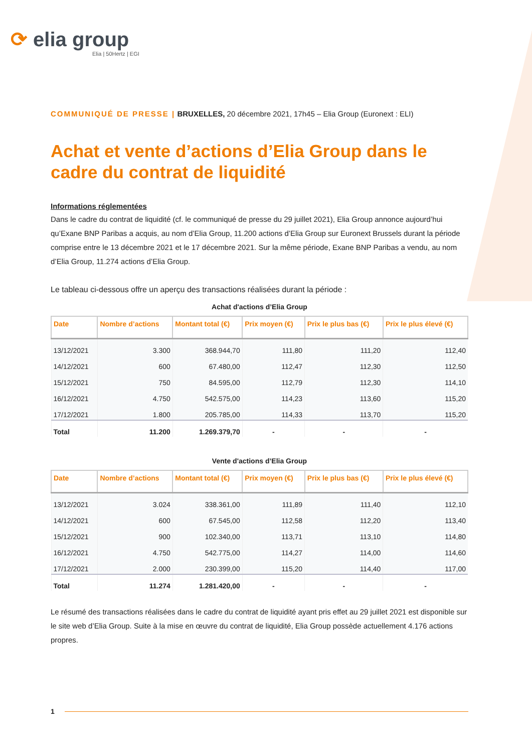⟳ elia group
Elia | 50Hertz | EGI
COMMUNIQUÉ DE PRESSE | BRUXELLES, 20 décembre 2021, 17h45 – Elia Group (Euronext : ELI)
Achat et vente d’actions d’Elia Group dans le cadre du contrat de liquidité
Informations réglementées
Dans le cadre du contrat de liquidité (cf. le communiqué de presse du 29 juillet 2021), Elia Group annonce aujourd’hui qu’Exane BNP Paribas a acquis, au nom d’Elia Group, 11.200 actions d’Elia Group sur Euronext Brussels durant la période comprise entre le 13 décembre 2021 et le 17 décembre 2021. Sur la même période, Exane BNP Paribas a vendu, au nom d’Elia Group, 11.274 actions d’Elia Group.
Le tableau ci-dessous offre un aperçu des transactions réalisées durant la période :
Achat d'actions d’Elia Group
| Date | Nombre d’actions | Montant total (€) | Prix moyen (€) | Prix le plus bas (€) | Prix le plus élevé (€) |
| --- | --- | --- | --- | --- | --- |
| 13/12/2021 | 3.300 | 368.944,70 | 111,80 | 111,20 | 112,40 |
| 14/12/2021 | 600 | 67.480,00 | 112,47 | 112,30 | 112,50 |
| 15/12/2021 | 750 | 84.595,00 | 112,79 | 112,30 | 114,10 |
| 16/12/2021 | 4.750 | 542.575,00 | 114,23 | 113,60 | 115,20 |
| 17/12/2021 | 1.800 | 205.785,00 | 114,33 | 113,70 | 115,20 |
| Total | 11.200 | 1.269.379,70 | - | - | - |
Vente d'actions d’Elia Group
| Date | Nombre d’actions | Montant total (€) | Prix moyen (€) | Prix le plus bas (€) | Prix le plus élevé (€) |
| --- | --- | --- | --- | --- | --- |
| 13/12/2021 | 3.024 | 338.361,00 | 111,89 | 111,40 | 112,10 |
| 14/12/2021 | 600 | 67.545,00 | 112,58 | 112,20 | 113,40 |
| 15/12/2021 | 900 | 102.340,00 | 113,71 | 113,10 | 114,80 |
| 16/12/2021 | 4.750 | 542.775,00 | 114,27 | 114,00 | 114,60 |
| 17/12/2021 | 2.000 | 230.399,00 | 115,20 | 114,40 | 117,00 |
| Total | 11.274 | 1.281.420,00 | - | - | - |
Le résumé des transactions réalisées dans le cadre du contrat de liquidité ayant pris effet au 29 juillet 2021 est disponible sur le site web d’Elia Group. Suite à la mise en œuvre du contrat de liquidité, Elia Group possède actuellement 4.176 actions propres.
1